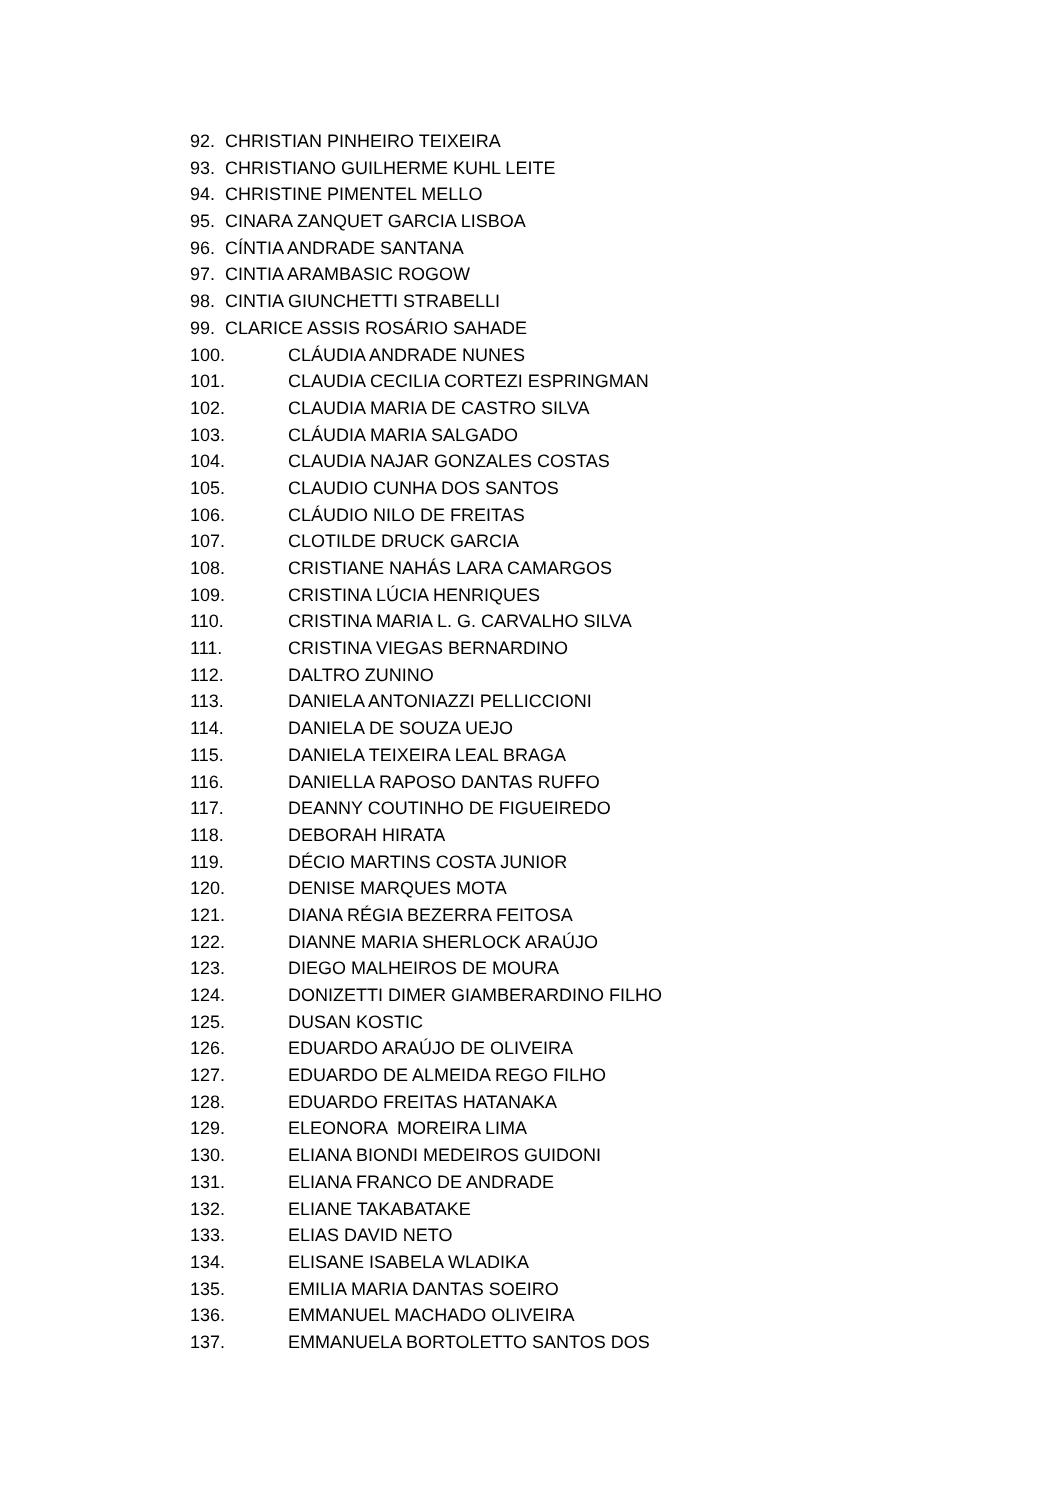92. CHRISTIAN PINHEIRO TEIXEIRA
93. CHRISTIANO GUILHERME KUHL LEITE
94. CHRISTINE PIMENTEL MELLO
95. CINARA ZANQUET GARCIA LISBOA
96. CÍNTIA ANDRADE SANTANA
97. CINTIA ARAMBASIC ROGOW
98. CINTIA GIUNCHETTI STRABELLI
99. CLARICE ASSIS ROSÁRIO SAHADE
100. CLÁUDIA ANDRADE NUNES
101. CLAUDIA CECILIA CORTEZI ESPRINGMAN
102. CLAUDIA MARIA DE CASTRO SILVA
103. CLÁUDIA MARIA SALGADO
104. CLAUDIA NAJAR GONZALES COSTAS
105. CLAUDIO CUNHA DOS SANTOS
106. CLÁUDIO NILO DE FREITAS
107. CLOTILDE DRUCK GARCIA
108. CRISTIANE NAHÁS LARA CAMARGOS
109. CRISTINA LÚCIA HENRIQUES
110. CRISTINA MARIA L. G. CARVALHO SILVA
111. CRISTINA VIEGAS BERNARDINO
112. DALTRO ZUNINO
113. DANIELA ANTONIAZZI PELLICCIONI
114. DANIELA DE SOUZA UEJO
115. DANIELA TEIXEIRA LEAL BRAGA
116. DANIELLA RAPOSO DANTAS RUFFO
117. DEANNY COUTINHO DE FIGUEIREDO
118. DEBORAH HIRATA
119. DÉCIO MARTINS COSTA JUNIOR
120. DENISE MARQUES MOTA
121. DIANA RÉGIA BEZERRA FEITOSA
122. DIANNE MARIA SHERLOCK ARAÚJO
123. DIEGO MALHEIROS DE MOURA
124. DONIZETTI DIMER GIAMBERARDINO FILHO
125. DUSAN KOSTIC
126. EDUARDO ARAÚJO DE OLIVEIRA
127. EDUARDO DE ALMEIDA REGO FILHO
128. EDUARDO FREITAS HATANAKA
129. ELEONORA MOREIRA LIMA
130. ELIANA BIONDI MEDEIROS GUIDONI
131. ELIANA FRANCO DE ANDRADE
132. ELIANE TAKABATAKE
133. ELIAS DAVID NETO
134. ELISANE ISABELA WLADIKA
135. EMILIA MARIA DANTAS SOEIRO
136. EMMANUEL MACHADO OLIVEIRA
137. EMMANUELA BORTOLETTO SANTOS DOS